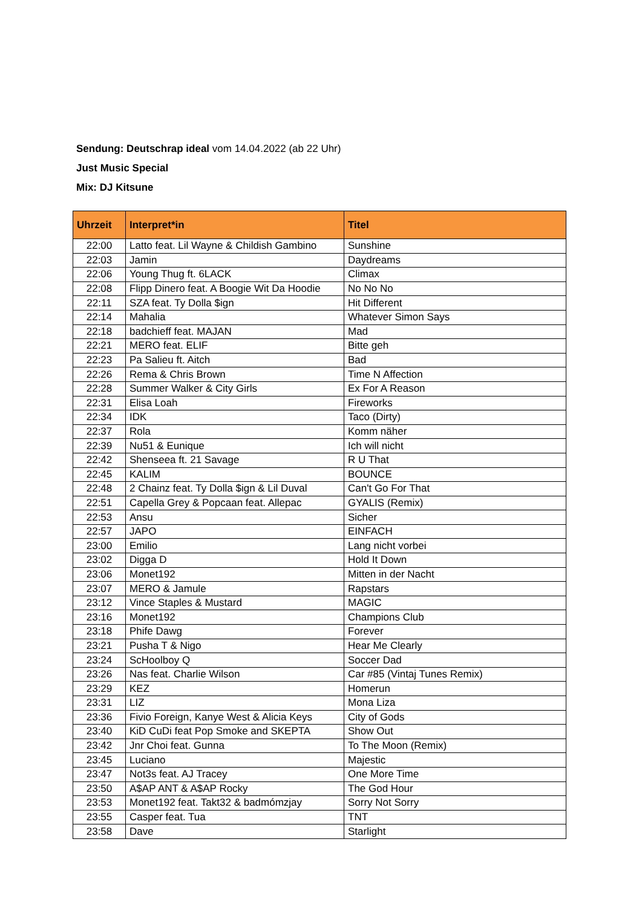Sendung: Deutschrap ideal vom 14.04.2022 (ab 22 Uhr)
Just Music Special
Mix: DJ Kitsune
| Uhrzeit | Interpret*in | Titel |
| --- | --- | --- |
| 22:00 | Latto feat. Lil Wayne & Childish Gambino | Sunshine |
| 22:03 | Jamin | Daydreams |
| 22:06 | Young Thug ft. 6LACK | Climax |
| 22:08 | Flipp Dinero feat. A Boogie Wit Da Hoodie | No No No |
| 22:11 | SZA feat. Ty Dolla $ign | Hit Different |
| 22:14 | Mahalia | Whatever Simon Says |
| 22:18 | badchieff feat. MAJAN | Mad |
| 22:21 | MERO feat. ELIF | Bitte geh |
| 22:23 | Pa Salieu ft. Aitch | Bad |
| 22:26 | Rema & Chris Brown | Time N Affection |
| 22:28 | Summer Walker & City Girls | Ex For A Reason |
| 22:31 | Elisa Loah | Fireworks |
| 22:34 | IDK | Taco (Dirty) |
| 22:37 | Rola | Komm näher |
| 22:39 | Nu51 & Eunique | Ich will nicht |
| 22:42 | Shenseea ft. 21 Savage | R U That |
| 22:45 | KALIM | BOUNCE |
| 22:48 | 2 Chainz feat. Ty Dolla $ign & Lil Duval | Can't Go For That |
| 22:51 | Capella Grey & Popcaan feat. Allepac | GYALIS (Remix) |
| 22:53 | Ansu | Sicher |
| 22:57 | JAPO | EINFACH |
| 23:00 | Emilio | Lang nicht vorbei |
| 23:02 | Digga D | Hold It Down |
| 23:06 | Monet192 | Mitten in der Nacht |
| 23:07 | MERO & Jamule | Rapstars |
| 23:12 | Vince Staples & Mustard | MAGIC |
| 23:16 | Monet192 | Champions Club |
| 23:18 | Phife Dawg | Forever |
| 23:21 | Pusha T & Nigo | Hear Me Clearly |
| 23:24 | ScHoolboy Q | Soccer Dad |
| 23:26 | Nas feat. Charlie Wilson | Car #85 (Vintaj Tunes Remix) |
| 23:29 | KEZ | Homerun |
| 23:31 | LIZ | Mona Liza |
| 23:36 | Fivio Foreign, Kanye West & Alicia Keys | City of Gods |
| 23:40 | KiD CuDi feat Pop Smoke and SKEPTA | Show Out |
| 23:42 | Jnr Choi feat. Gunna | To The Moon (Remix) |
| 23:45 | Luciano | Majestic |
| 23:47 | Not3s feat. AJ Tracey | One More Time |
| 23:50 | A$AP ANT & A$AP Rocky | The God Hour |
| 23:53 | Monet192 feat. Takt32 & badmómzjay | Sorry Not Sorry |
| 23:55 | Casper feat. Tua | TNT |
| 23:58 | Dave | Starlight |